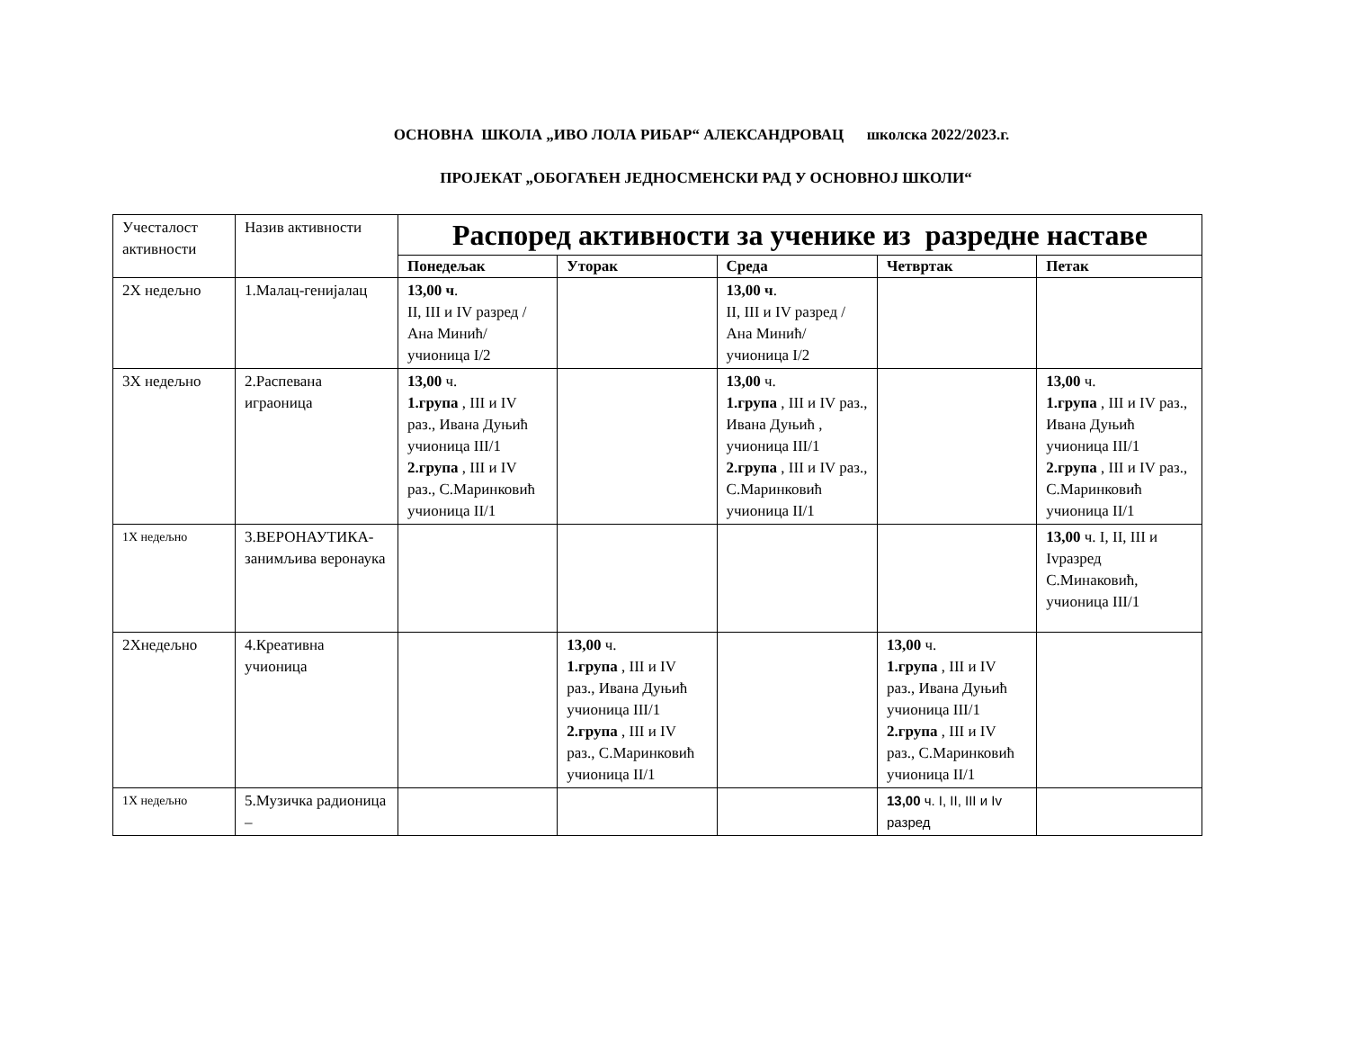ОСНОВНА ШКОЛА „ИВО ЛОЛА РИБАР“ АЛЕКСАНДРОВАЦ школска 2022/2023.г.
ПРОЈЕКАТ „ОБОГАЋЕН ЈЕДНОСМЕНСКИ РАД У ОСНОВНОЈ ШКОЛИ“
| Учесталост активности | Назив активности | Распоред активности за ученике из разредне наставе | | | | |
| | | Понедељак | Уторак | Среда | Четвртак | Петак |
| 2X недељно | 1.Малац-генијалац | 13,00 ч . II, III и IV разред /Ана Минић/ учионица I/2 | | 13,00 ч . II, III и IV разред /Ана Минић/ учионица I/2 | | |
| 3X недељно | 2.Распевана играоница | 13,00 ч. 1.група , III и IV раз., Ивана Дуњић учионица III/1 2.група , III и IV раз., С.Маринковић учионица II/1 | | 13,00 ч. 1.група , III и IV раз., Ивана Дуњић , учионица III/1 2.група , III и IV раз., С.Маринковић учионица II/1 | | 13,00 ч. 1.група , III и IV раз., Ивана Дуњић учионица III/1 2.група , III и IV раз., С.Маринковић учионица II/1 |
| 1X недељно | 3.ВЕРОНАУТИКА-занимљива веронаука | | | | | 13,00 ч. I, II, III и Ivразред С.Минаковић, учионица III/1 |
| 2Xнедељно | 4.Креативна учионица | | 13,00 ч. 1.група , III и IV раз., Ивана Дуњић учионица III/1 2.група , III и IV раз., С.Маринковић учионица II/1 | | 13,00 ч. 1.група , III и IV раз., Ивана Дуњић учионица III/1 2.група , III и IV раз., С.Маринковић учионица II/1 | |
| 1X недељно | 5.Музичка радионица – | | | | 13,00 ч. I, II, III и Iv разред | |